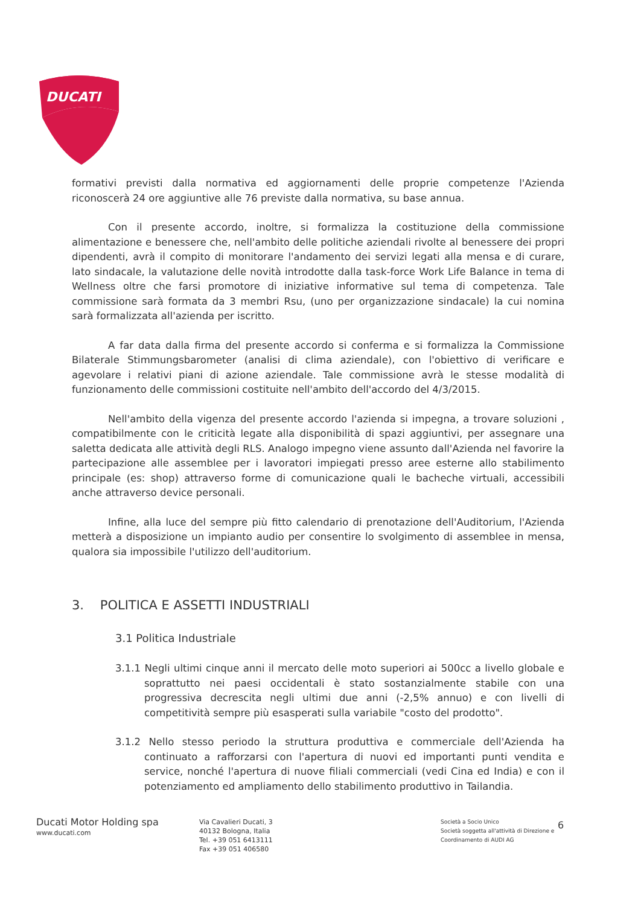DUCATI
formativi previsti dalla normativa ed aggiornamenti delle proprie competenze l'Azienda riconoscerà 24 ore aggiuntive alle 76 previste dalla normativa, su base annua.
Con il presente accordo, inoltre, si formalizza la costituzione della commissione alimentazione e benessere che, nell'ambito delle politiche aziendali rivolte al benessere dei propri dipendenti, avrà il compito di monitorare l'andamento dei servizi legati alla mensa e di curare, lato sindacale, la valutazione delle novità introdotte dalla task-force Work Life Balance in tema di Wellness oltre che farsi promotore di iniziative informative sul tema di competenza. Tale commissione sarà formata da 3 membri Rsu, (uno per organizzazione sindacale) la cui nomina sarà formalizzata all'azienda per iscritto.
A far data dalla firma del presente accordo si conferma e si formalizza la Commissione Bilaterale Stimmungsbarometer (analisi di clima aziendale), con l'obiettivo di verificare e agevolare i relativi piani di azione aziendale. Tale commissione avrà le stesse modalità di funzionamento delle commissioni costituite nell'ambito dell'accordo del 4/3/2015.
Nell'ambito della vigenza del presente accordo l'azienda si impegna, a trovare soluzioni , compatibilmente con le criticità legate alla disponibilità di spazi aggiuntivi, per assegnare una saletta dedicata alle attività degli RLS. Analogo impegno viene assunto dall'Azienda nel favorire la partecipazione alle assemblee per i lavoratori impiegati presso aree esterne allo stabilimento principale (es: shop) attraverso forme di comunicazione quali le bacheche virtuali, accessibili anche attraverso device personali.
Infine, alla luce del sempre più fitto calendario di prenotazione dell'Auditorium, l'Azienda metterà a disposizione un impianto audio per consentire lo svolgimento di assemblee in mensa, qualora sia impossibile l'utilizzo dell'auditorium.
3. POLITICA E ASSETTI INDUSTRIALI
3.1 Politica Industriale
3.1.1 Negli ultimi cinque anni il mercato delle moto superiori ai 500cc a livello globale e soprattutto nei paesi occidentali è stato sostanzialmente stabile con una progressiva decrescita negli ultimi due anni (-2,5% annuo) e con livelli di competitività sempre più esasperati sulla variabile "costo del prodotto".
3.1.2 Nello stesso periodo la struttura produttiva e commerciale dell'Azienda ha continuato a rafforzarsi con l'apertura di nuovi ed importanti punti vendita e service, nonché l'apertura di nuove filiali commerciali (vedi Cina ed India) e con il potenziamento ed ampliamento dello stabilimento produttivo in Tailandia.
Ducati Motor Holding spa
www.ducati.com
Via Cavalieri Ducati, 3
40132 Bologna, Italia
Tel. +39 051 6413111
Fax +39 051 406580
Società a Socio Unico
Società soggetta all'attività di Direzione e Coordinamento di AUDI AG
6